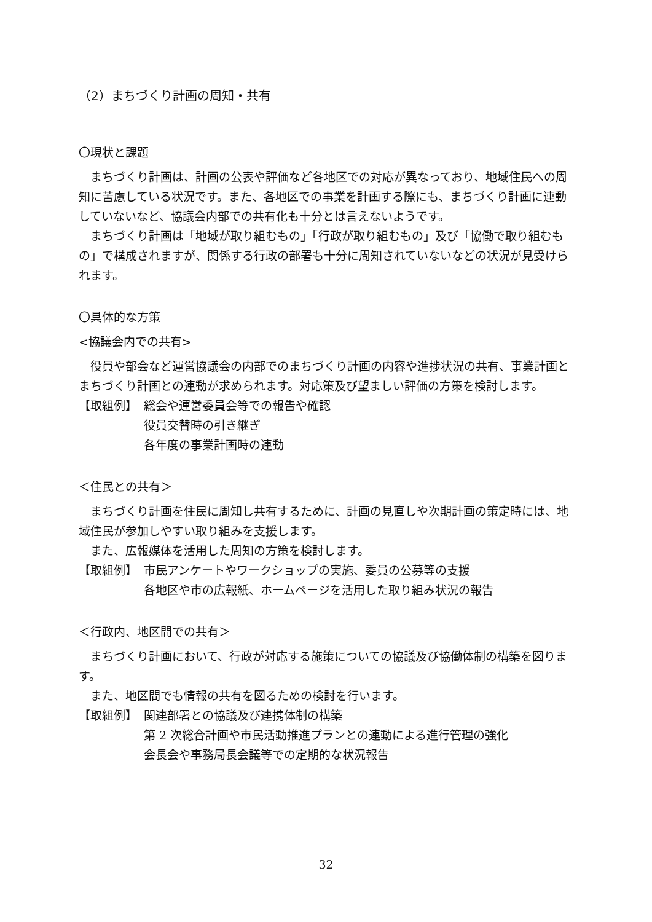（2）まちづくり計画の周知・共有
〇現状と課題
まちづくり計画は、計画の公表や評価など各地区での対応が異なっており、地域住民への周知に苦慮している状況です。また、各地区での事業を計画する際にも、まちづくり計画に連動していないなど、協議会内部での共有化も十分とは言えないようです。
まちづくり計画は「地域が取り組むもの」「行政が取り組むもの」及び「協働で取り組むもの」で構成されますが、関係する行政の部署も十分に周知されていないなどの状況が見受けられます。
〇具体的な方策
<協議会内での共有>
役員や部会など運営協議会の内部でのまちづくり計画の内容や進捗状況の共有、事業計画とまちづくり計画との連動が求められます。対応策及び望ましい評価の方策を検討します。
【取組例】 総会や運営委員会等での報告や確認
役員交替時の引き継ぎ
各年度の事業計画時の連動
＜住民との共有＞
まちづくり計画を住民に周知し共有するために、計画の見直しや次期計画の策定時には、地域住民が参加しやすい取り組みを支援します。
また、広報媒体を活用した周知の方策を検討します。
【取組例】 市民アンケートやワークショップの実施、委員の公募等の支援
各地区や市の広報紙、ホームページを活用した取り組み状況の報告
＜行政内、地区間での共有＞
まちづくり計画において、行政が対応する施策についての協議及び協働体制の構築を図ります。
また、地区間でも情報の共有を図るための検討を行います。
【取組例】 関連部署との協議及び連携体制の構築
第 2 次総合計画や市民活動推進プランとの連動による進行管理の強化
会長会や事務局長会議等での定期的な状況報告
32